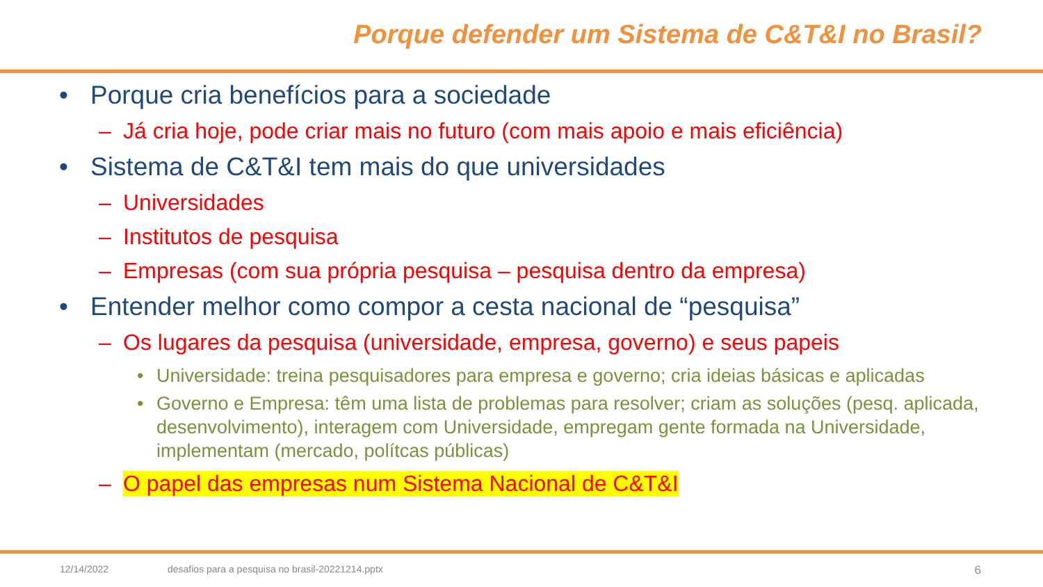Porque defender um Sistema de C&T&I no Brasil?
• Porque cria benefícios para a sociedade
– Já cria hoje, pode criar mais no futuro (com mais apoio e mais eficiência)
• Sistema de C&T&I tem mais do que universidades
– Universidades
– Institutos de pesquisa
– Empresas (com sua própria pesquisa – pesquisa dentro da empresa)
• Entender melhor como compor a cesta nacional de “pesquisa”
– Os lugares da pesquisa (universidade, empresa, governo) e seus papeis
• Universidade: treina pesquisadores para empresa e governo; cria ideias básicas e aplicadas
• Governo e Empresa: têm uma lista de problemas para resolver; criam as soluções (pesq. aplicada, desenvolvimento), interagem com Universidade, empregam gente formada na Universidade, implementam (mercado, polítcas públicas)
– O papel das empresas num Sistema Nacional de C&T&I
12/14/2022 desafios para a pesquisa no brasil-20221214.pptx 6